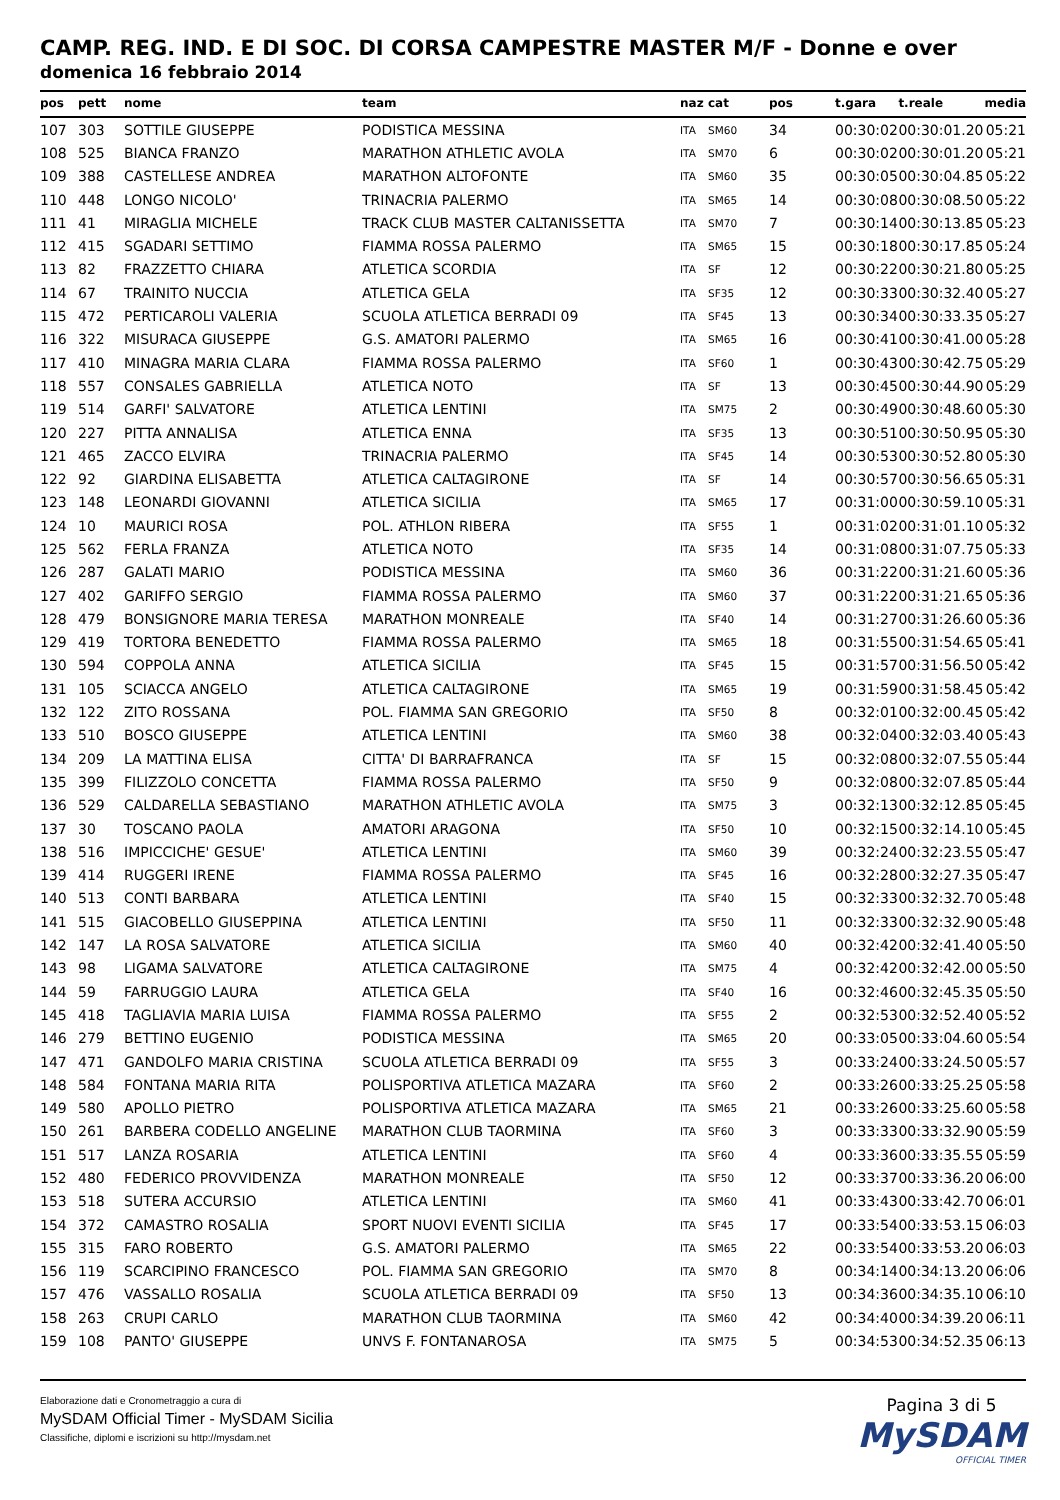CAMP. REG. IND. E DI SOC. DI CORSA CAMPESTRE MASTER M/F - Donne e over
domenica 16 febbraio 2014
| pos | pett | nome | team | naz | cat | pos | t.gara | t.reale | media |
| --- | --- | --- | --- | --- | --- | --- | --- | --- | --- |
| 107 | 303 | SOTTILE GIUSEPPE | PODISTICA MESSINA | ITA | SM60 | 34 | 00:30:02 | 00:30:01.20 | 05:21 |
| 108 | 525 | BIANCA FRANZO | MARATHON ATHLETIC AVOLA | ITA | SM70 | 6 | 00:30:02 | 00:30:01.20 | 05:21 |
| 109 | 388 | CASTELLESE ANDREA | MARATHON ALTOFONTE | ITA | SM60 | 35 | 00:30:05 | 00:30:04.85 | 05:22 |
| 110 | 448 | LONGO NICOLO' | TRINACRIA PALERMO | ITA | SM65 | 14 | 00:30:08 | 00:30:08.50 | 05:22 |
| 111 | 41 | MIRAGLIA MICHELE | TRACK CLUB MASTER CALTANISSETTA | ITA | SM70 | 7 | 00:30:14 | 00:30:13.85 | 05:23 |
| 112 | 415 | SGADARI SETTIMO | FIAMMA ROSSA PALERMO | ITA | SM65 | 15 | 00:30:18 | 00:30:17.85 | 05:24 |
| 113 | 82 | FRAZZETTO CHIARA | ATLETICA SCORDIA | ITA | SF | 12 | 00:30:22 | 00:30:21.80 | 05:25 |
| 114 | 67 | TRAINITO NUCCIA | ATLETICA GELA | ITA | SF35 | 12 | 00:30:33 | 00:30:32.40 | 05:27 |
| 115 | 472 | PERTICAROLI VALERIA | SCUOLA ATLETICA BERRADI 09 | ITA | SF45 | 13 | 00:30:34 | 00:30:33.35 | 05:27 |
| 116 | 322 | MISURACA GIUSEPPE | G.S. AMATORI PALERMO | ITA | SM65 | 16 | 00:30:41 | 00:30:41.00 | 05:28 |
| 117 | 410 | MINAGRA MARIA CLARA | FIAMMA ROSSA PALERMO | ITA | SF60 | 1 | 00:30:43 | 00:30:42.75 | 05:29 |
| 118 | 557 | CONSALES GABRIELLA | ATLETICA NOTO | ITA | SF | 13 | 00:30:45 | 00:30:44.90 | 05:29 |
| 119 | 514 | GARFI' SALVATORE | ATLETICA LENTINI | ITA | SM75 | 2 | 00:30:49 | 00:30:48.60 | 05:30 |
| 120 | 227 | PITTA ANNALISA | ATLETICA ENNA | ITA | SF35 | 13 | 00:30:51 | 00:30:50.95 | 05:30 |
| 121 | 465 | ZACCO ELVIRA | TRINACRIA PALERMO | ITA | SF45 | 14 | 00:30:53 | 00:30:52.80 | 05:30 |
| 122 | 92 | GIARDINA ELISABETTA | ATLETICA CALTAGIRONE | ITA | SF | 14 | 00:30:57 | 00:30:56.65 | 05:31 |
| 123 | 148 | LEONARDI GIOVANNI | ATLETICA SICILIA | ITA | SM65 | 17 | 00:31:00 | 00:30:59.10 | 05:31 |
| 124 | 10 | MAURICI ROSA | POL. ATHLON RIBERA | ITA | SF55 | 1 | 00:31:02 | 00:31:01.10 | 05:32 |
| 125 | 562 | FERLA FRANZA | ATLETICA NOTO | ITA | SF35 | 14 | 00:31:08 | 00:31:07.75 | 05:33 |
| 126 | 287 | GALATI MARIO | PODISTICA MESSINA | ITA | SM60 | 36 | 00:31:22 | 00:31:21.60 | 05:36 |
| 127 | 402 | GARIFFO SERGIO | FIAMMA ROSSA PALERMO | ITA | SM60 | 37 | 00:31:22 | 00:31:21.65 | 05:36 |
| 128 | 479 | BONSIGNORE MARIA TERESA | MARATHON MONREALE | ITA | SF40 | 14 | 00:31:27 | 00:31:26.60 | 05:36 |
| 129 | 419 | TORTORA BENEDETTO | FIAMMA ROSSA PALERMO | ITA | SM65 | 18 | 00:31:55 | 00:31:54.65 | 05:41 |
| 130 | 594 | COPPOLA ANNA | ATLETICA SICILIA | ITA | SF45 | 15 | 00:31:57 | 00:31:56.50 | 05:42 |
| 131 | 105 | SCIACCA ANGELO | ATLETICA CALTAGIRONE | ITA | SM65 | 19 | 00:31:59 | 00:31:58.45 | 05:42 |
| 132 | 122 | ZITO ROSSANA | POL. FIAMMA SAN GREGORIO | ITA | SF50 | 8 | 00:32:01 | 00:32:00.45 | 05:42 |
| 133 | 510 | BOSCO GIUSEPPE | ATLETICA LENTINI | ITA | SM60 | 38 | 00:32:04 | 00:32:03.40 | 05:43 |
| 134 | 209 | LA MATTINA ELISA | CITTA' DI BARRAFRANCA | ITA | SF | 15 | 00:32:08 | 00:32:07.55 | 05:44 |
| 135 | 399 | FILIZZOLO CONCETTA | FIAMMA ROSSA PALERMO | ITA | SF50 | 9 | 00:32:08 | 00:32:07.85 | 05:44 |
| 136 | 529 | CALDARELLA SEBASTIANO | MARATHON ATHLETIC AVOLA | ITA | SM75 | 3 | 00:32:13 | 00:32:12.85 | 05:45 |
| 137 | 30 | TOSCANO PAOLA | AMATORI ARAGONA | ITA | SF50 | 10 | 00:32:15 | 00:32:14.10 | 05:45 |
| 138 | 516 | IMPICCICHE' GESUE' | ATLETICA LENTINI | ITA | SM60 | 39 | 00:32:24 | 00:32:23.55 | 05:47 |
| 139 | 414 | RUGGERI IRENE | FIAMMA ROSSA PALERMO | ITA | SF45 | 16 | 00:32:28 | 00:32:27.35 | 05:47 |
| 140 | 513 | CONTI BARBARA | ATLETICA LENTINI | ITA | SF40 | 15 | 00:32:33 | 00:32:32.70 | 05:48 |
| 141 | 515 | GIACOBELLO GIUSEPPINA | ATLETICA LENTINI | ITA | SF50 | 11 | 00:32:33 | 00:32:32.90 | 05:48 |
| 142 | 147 | LA ROSA SALVATORE | ATLETICA SICILIA | ITA | SM60 | 40 | 00:32:42 | 00:32:41.40 | 05:50 |
| 143 | 98 | LIGAMA SALVATORE | ATLETICA CALTAGIRONE | ITA | SM75 | 4 | 00:32:42 | 00:32:42.00 | 05:50 |
| 144 | 59 | FARRUGGIO LAURA | ATLETICA GELA | ITA | SF40 | 16 | 00:32:46 | 00:32:45.35 | 05:50 |
| 145 | 418 | TAGLIAVIA MARIA LUISA | FIAMMA ROSSA PALERMO | ITA | SF55 | 2 | 00:32:53 | 00:32:52.40 | 05:52 |
| 146 | 279 | BETTINO EUGENIO | PODISTICA MESSINA | ITA | SM65 | 20 | 00:33:05 | 00:33:04.60 | 05:54 |
| 147 | 471 | GANDOLFO MARIA CRISTINA | SCUOLA ATLETICA BERRADI 09 | ITA | SF55 | 3 | 00:33:24 | 00:33:24.50 | 05:57 |
| 148 | 584 | FONTANA MARIA RITA | POLISPORTIVA ATLETICA MAZARA | ITA | SF60 | 2 | 00:33:26 | 00:33:25.25 | 05:58 |
| 149 | 580 | APOLLO PIETRO | POLISPORTIVA ATLETICA MAZARA | ITA | SM65 | 21 | 00:33:26 | 00:33:25.60 | 05:58 |
| 150 | 261 | BARBERA CODELLO ANGELINE | MARATHON CLUB TAORMINA | ITA | SF60 | 3 | 00:33:33 | 00:33:32.90 | 05:59 |
| 151 | 517 | LANZA ROSARIA | ATLETICA LENTINI | ITA | SF60 | 4 | 00:33:36 | 00:33:35.55 | 05:59 |
| 152 | 480 | FEDERICO PROVVIDENZA | MARATHON MONREALE | ITA | SF50 | 12 | 00:33:37 | 00:33:36.20 | 06:00 |
| 153 | 518 | SUTERA ACCURSIO | ATLETICA LENTINI | ITA | SM60 | 41 | 00:33:43 | 00:33:42.70 | 06:01 |
| 154 | 372 | CAMASTRO ROSALIA | SPORT NUOVI EVENTI SICILIA | ITA | SF45 | 17 | 00:33:54 | 00:33:53.15 | 06:03 |
| 155 | 315 | FARO ROBERTO | G.S. AMATORI PALERMO | ITA | SM65 | 22 | 00:33:54 | 00:33:53.20 | 06:03 |
| 156 | 119 | SCARCIPINO FRANCESCO | POL. FIAMMA SAN GREGORIO | ITA | SM70 | 8 | 00:34:14 | 00:34:13.20 | 06:06 |
| 157 | 476 | VASSALLO ROSALIA | SCUOLA ATLETICA BERRADI 09 | ITA | SF50 | 13 | 00:34:36 | 00:34:35.10 | 06:10 |
| 158 | 263 | CRUPI CARLO | MARATHON CLUB TAORMINA | ITA | SM60 | 42 | 00:34:40 | 00:34:39.20 | 06:11 |
| 159 | 108 | PANTO' GIUSEPPE | UNVS F. FONTANAROSA | ITA | SM75 | 5 | 00:34:53 | 00:34:52.35 | 06:13 |
Elaborazione dati e Cronometraggio a cura di
MySDAM Official Timer - MySDAM Sicilia
Classifiche, diplomi e iscrizioni su http://mysdam.net
Pagina 3 di 5
MySDAM
OFFICIAL TIMER